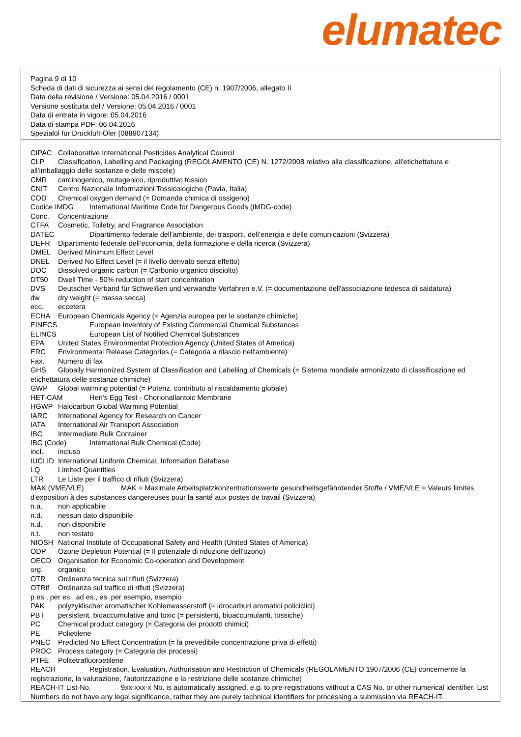elumatec
Pagina 9 di 10
Scheda di dati di sicurezza ai sensi del regolamento (CE) n. 1907/2006, allegato II
Data della revisione / Versione: 05.04.2016 / 0001
Versione sostituita del / Versione: 05.04.2016 / 0001
Data di entrata in vigore: 05.04.2016
Data di stampa PDF: 06.04.2016
Spezialöl für Druckluft-Öler (088907134)
CIPAC Collaborative International Pesticides Analytical Council
CLP Classification, Labelling and Packaging (REGOLAMENTO (CE) N. 1272/2008 relativo alla classificazione, all'etichettatura e all'imballaggio delle sostanze e delle miscele)
CMR carcinogenico, mutagenico, riproduttivo tossico
CNIT Centro Nazionale Informazioni Tossicologiche (Pavia, Italia)
COD Chemical oxygen demand (= Domanda chimica di ossigeno)
Codice IMDG International Maritime Code for Dangerous Goods (IMDG-code)
Conc. Concentrazione
CTFA Cosmetic, Toiletry, and Fragrance Association
DATEC Dipartimento federale dell’ambiente, dei trasporti, dell’energia e delle comunicazioni (Svizzera)
DEFR Dipartimento federale dell’economia, della formazione e della ricerca (Svizzera)
DMEL Derived Minimum Effect Level
DNEL Derived No Effect Level (= il livello derivato senza effetto)
DOC Dissolved organic carbon (= Carbonio organico disciolto)
DT50 Dwell Time - 50% reduction of start concentration
DVS Deutscher Verband für Schweißen und verwandte Verfahren e.V. (= documentazione dell'associazione tedesca di saldatura)
dw dry weight (= massa secca)
ecc. eccetera
ECHA European Chemicals Agency (= Agenzia europea per le sostanze chimiche)
EINECS European Inventory of Existing Commercial Chemical Substances
ELINCS European List of Notified Chemical Substances
EPA United States Environmental Protection Agency (United States of America)
ERC Environmental Release Categories (= Categoria a rilascio nell'ambiente)
Fax. Numero di fax
GHS Globally Harmonized System of Classification and Labelling of Chemicals (= Sistema mondiale armonizzato di classificazione ed etichettatura delle sostanze chimiche)
GWP Global warming potential (= Potenz. contributo al riscaldamento globale)
HET-CAM Hen's Egg Test - Chorionallantoic Membrane
HGWP Halocarbon Global Warming Potential
IARC International Agency for Research on Cancer
IATA International Air Transport Association
IBC Intermediate Bulk Container
IBC (Code) International Bulk Chemical (Code)
incl. incluso
IUCLID International Uniform ChemicaL Information Database
LQ Limited Quantities
LTR Le Liste per il traffico di rifiuti (Svizzera)
MAK (VME/VLE) MAK = Maximale Arbeitsplatzkonzentrationswerte gesundheitsgefährdender Stoffe / VME/VLE = Valeurs limites d'exposition à des substances dangereuses pour la santé aux postes de travail (Svizzera)
n.a. non applicabile
n.d. nessun dato disponibile
n.d. non disponibile
n.t. non testato
NIOSH National Institute of Occupational Safety and Health (United States of America)
ODP Ozone Depletion Potential (= Il potenziale di riduzione dell'ozono)
OECD Organisation for Economic Co-operation and Development
org. organico
OTR Ordinanza tecnica sui rifiuti (Svizzera)
OTRif Ordinanza sul traffico di rifiuti (Svizzera)
p.es., per es., ad es., es. per esempio, esempio
PAK polyzyklischer aromatischer Kohlenwasserstoff (= idrocarburi aromatici policiclici)
PBT persistent, bioaccumulative and toxic (= persistenti, bioaccumulanti, tossiche)
PC Chemical product category (= Categoria dei prodotti chimici)
PE Polietilene
PNEC Predicted No Effect Concentration (= la prevedibile concentrazione priva di effetti)
PROC Process category (= Categoria dei processi)
PTFE Politetrafluoroetilene
REACH Registration, Evaluation, Authorisation and Restriction of Chemicals (REGOLAMENTO 1907/2006 (CE) concernente la registrazione, la valutazione, l'autorizzazione e la restrizione delle sostanze chimiche)
REACH-IT List-No. 9xx-xxx-x No. is automatically assigned, e.g. to pre-registrations without a CAS No. or other numerical identifier. List Numbers do not have any legal significance, rather they are purely technical identifiers for processing a submission via REACH-IT.